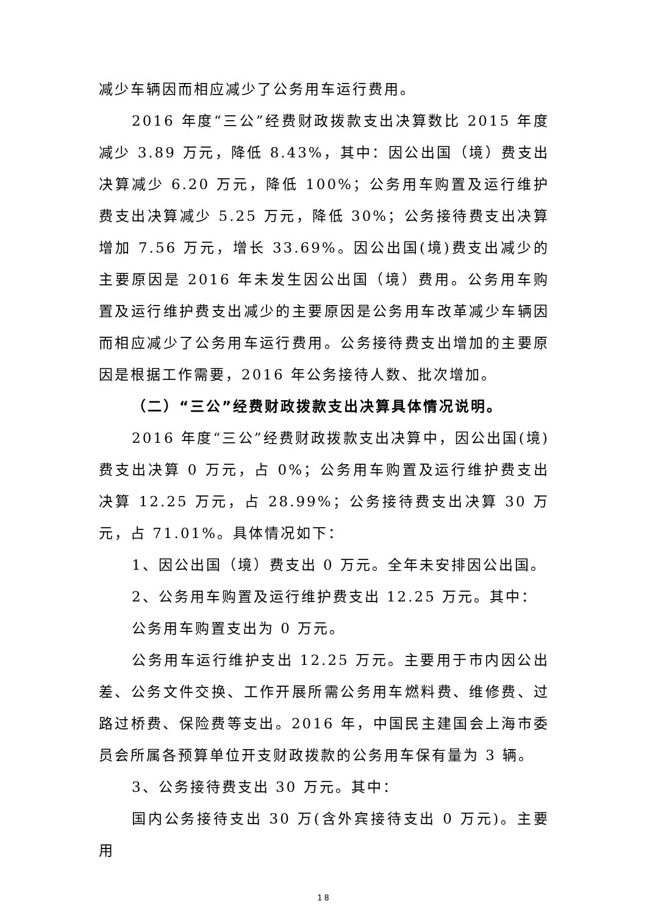减少车辆因而相应减少了公务用车运行费用。
2016 年度“三公”经费财政拨款支出决算数比 2015 年度减少 3.89 万元，降低 8.43%，其中：因公出国（境）费支出决算减少 6.20 万元，降低 100%；公务用车购置及运行维护费支出决算减少 5.25 万元，降低 30%；公务接待费支出决算增加 7.56 万元，增长 33.69%。因公出国(境)费支出减少的主要原因是 2016 年未发生因公出国（境）费用。公务用车购置及运行维护费支出减少的主要原因是公务用车改革减少车辆因而相应减少了公务用车运行费用。公务接待费支出增加的主要原因是根据工作需要，2016 年公务接待人数、批次增加。
（二）“三公”经费财政拨款支出决算具体情况说明。
2016 年度“三公”经费财政拨款支出决算中，因公出国(境)费支出决算 0 万元，占 0%；公务用车购置及运行维护费支出决算 12.25 万元，占 28.99%；公务接待费支出决算 30 万元，占 71.01%。具体情况如下：
1、因公出国（境）费支出 0 万元。全年未安排因公出国。
2、公务用车购置及运行维护费支出 12.25 万元。其中：
公务用车购置支出为 0 万元。
公务用车运行维护支出 12.25 万元。主要用于市内因公出差、公务文件交换、工作开展所需公务用车燃料费、维修费、过路过桥费、保险费等支出。2016 年，中国民主建国会上海市委员会所属各预算单位开支财政拨款的公务用车保有量为 3 辆。
3、公务接待费支出 30 万元。其中：
国内公务接待支出 30 万(含外宾接待支出 0 万元)。主要用
18